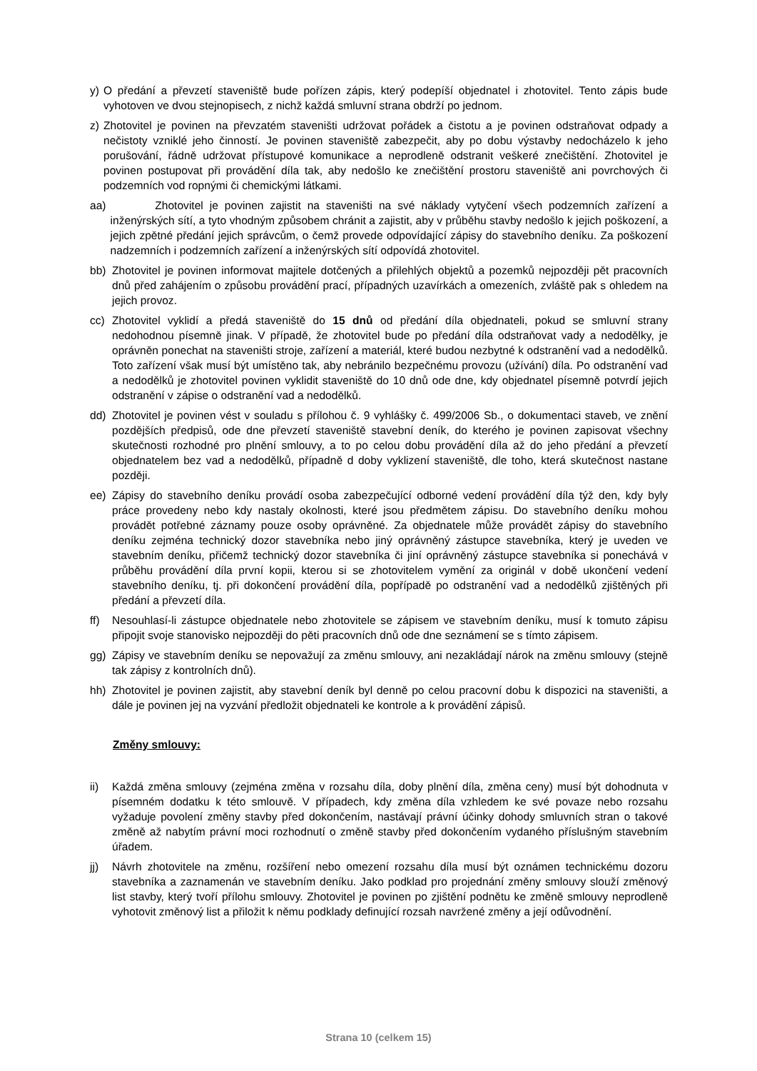y) O předání a převzetí staveniště bude pořízen zápis, který podepíší objednatel i zhotovitel. Tento zápis bude vyhotoven ve dvou stejnopisech, z nichž každá smluvní strana obdrží po jednom.
z) Zhotovitel je povinen na převzatém staveništi udržovat pořádek a čistotu a je povinen odstraňovat odpady a nečistoty vzniklé jeho činností. Je povinen staveniště zabezpečit, aby po dobu výstavby nedocházelo k jeho porušování, řádně udržovat přístupové komunikace a neprodleně odstranit veškeré znečištění. Zhotovitel je povinen postupovat při provádění díla tak, aby nedošlo ke znečištění prostoru staveniště ani povrchových či podzemních vod ropnými či chemickými látkami.
aa) Zhotovitel je povinen zajistit na staveništi na své náklady vytyčení všech podzemních zařízení a inženýrských sítí, a tyto vhodným způsobem chránit a zajistit, aby v průběhu stavby nedošlo k jejich poškození, a jejich zpětné předání jejich správcům, o čemž provede odpovídající zápisy do stavebního deníku. Za poškození nadzemních i podzemních zařízení a inženýrských sítí odpovídá zhotovitel.
bb) Zhotovitel je povinen informovat majitele dotčených a přilehlých objektů a pozemků nejpozději pět pracovních dnů před zahájením o způsobu provádění prací, případných uzavírkách a omezeních, zvláště pak s ohledem na jejich provoz.
cc) Zhotovitel vyklidí a předá staveniště do 15 dnů od předání díla objednateli, pokud se smluvní strany nedohodnou písemně jinak. V případě, že zhotovitel bude po předání díla odstraňovat vady a nedodělky, je oprávněn ponechat na staveništi stroje, zařízení a materiál, které budou nezbytné k odstranění vad a nedodělků. Toto zařízení však musí být umístěno tak, aby nebránilo bezpečnému provozu (užívání) díla. Po odstranění vad a nedodělků je zhotovitel povinen vyklidit staveniště do 10 dnů ode dne, kdy objednatel písemně potvrdí jejich odstranění v zápise o odstranění vad a nedodělků.
dd) Zhotovitel je povinen vést v souladu s přílohou č. 9 vyhlášky č. 499/2006 Sb., o dokumentaci staveb, ve znění pozdějších předpisů, ode dne převzetí staveniště stavební deník, do kterého je povinen zapisovat všechny skutečnosti rozhodné pro plnění smlouvy, a to po celou dobu provádění díla až do jeho předání a převzetí objednatelem bez vad a nedodělků, případně d doby vyklizení staveniště, dle toho, která skutečnost nastane později.
ee) Zápisy do stavebního deníku provádí osoba zabezpečující odborné vedení provádění díla týž den, kdy byly práce provedeny nebo kdy nastaly okolnosti, které jsou předmětem zápisu. Do stavebního deníku mohou provádět potřebné záznamy pouze osoby oprávněné. Za objednatele může provádět zápisy do stavebního deníku zejména technický dozor stavebníka nebo jiný oprávněný zástupce stavebníka, který je uveden ve stavebním deníku, přičemž technický dozor stavebníka či jiní oprávněný zástupce stavebníka si ponechává v průběhu provádění díla první kopii, kterou si se zhotovitelem vymění za originál v době ukončení vedení stavebního deníku, tj. při dokončení provádění díla, popřípadě po odstranění vad a nedodělků zjištěných při předání a převzetí díla.
ff) Nesouhlasí-li zástupce objednatele nebo zhotovitele se zápisem ve stavebním deníku, musí k tomuto zápisu připojit svoje stanovisko nejpozději do pěti pracovních dnů ode dne seznámení se s tímto zápisem.
gg) Zápisy ve stavebním deníku se nepovažují za změnu smlouvy, ani nezakládají nárok na změnu smlouvy (stejně tak zápisy z kontrolních dnů).
hh) Zhotovitel je povinen zajistit, aby stavební deník byl denně po celou pracovní dobu k dispozici na staveništi, a dále je povinen jej na vyzvání předložit objednateli ke kontrole a k provádění zápisů.
Změny smlouvy:
ii) Každá změna smlouvy (zejména změna v rozsahu díla, doby plnění díla, změna ceny) musí být dohodnuta v písemném dodatku k této smlouvě. V případech, kdy změna díla vzhledem ke své povaze nebo rozsahu vyžaduje povolení změny stavby před dokončením, nastávají právní účinky dohody smluvních stran o takové změně až nabytím právní moci rozhodnutí o změně stavby před dokončením vydaného příslušným stavebním úřadem.
jj) Návrh zhotovitele na změnu, rozšíření nebo omezení rozsahu díla musí být oznámen technickému dozoru stavebníka a zaznamenán ve stavebním deníku. Jako podklad pro projednání změny smlouvy slouží změnový list stavby, který tvoří přílohu smlouvy. Zhotovitel je povinen po zjištění podnětu ke změně smlouvy neprodleně vyhotovit změnový list a přiložit k němu podklady definující rozsah navržené změny a její odůvodnění.
Strana 10 (celkem 15)